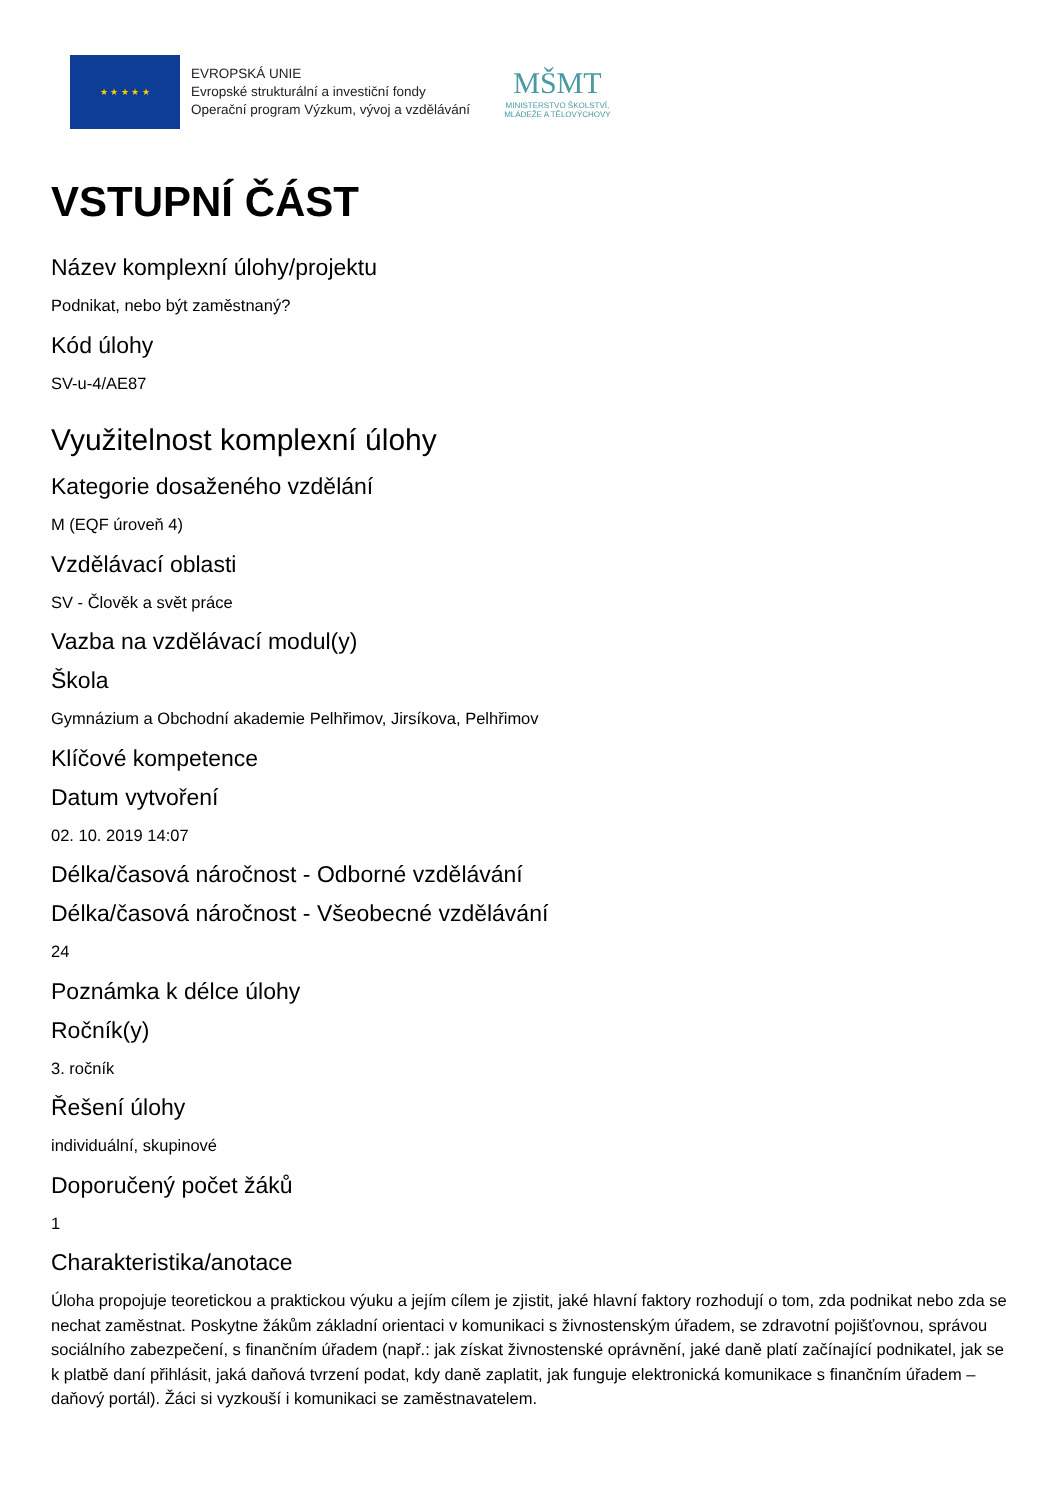★ ★ ★ ★ ★
EVROPSKÁ UNIE
Evropské strukturální a investiční fondy
Operační program Výzkum, vývoj a vzdělávání
MŠMT
MINISTERSTVO ŠKOLSTVÍ,
MLÁDEŽE A TĚLOVÝCHOVY
VSTUPNÍ ČÁST
Název komplexní úlohy/projektu
Podnikat, nebo být zaměstnaný?
Kód úlohy
SV-u-4/AE87
Využitelnost komplexní úlohy
Kategorie dosaženého vzdělání
M (EQF úroveň 4)
Vzdělávací oblasti
SV - Člověk a svět práce
Vazba na vzdělávací modul(y)
Škola
Gymnázium a Obchodní akademie Pelhřimov, Jirsíkova, Pelhřimov
Klíčové kompetence
Datum vytvoření
02. 10. 2019 14:07
Délka/časová náročnost - Odborné vzdělávání
Délka/časová náročnost - Všeobecné vzdělávání
24
Poznámka k délce úlohy
Ročník(y)
3. ročník
Řešení úlohy
individuální, skupinové
Doporučený počet žáků
1
Charakteristika/anotace
Úloha propojuje teoretickou a praktickou výuku a jejím cílem je zjistit, jaké hlavní faktory rozhodují o tom, zda podnikat nebo zda se nechat zaměstnat. Poskytne žákům základní orientaci v komunikaci s živnostenským úřadem, se zdravotní pojišťovnou, správou sociálního zabezpečení, s finančním úřadem (např.: jak získat živnostenské oprávnění, jaké daně platí začínající podnikatel, jak se k platbě daní přihlásit, jaká daňová tvrzení podat, kdy daně zaplatit, jak funguje elektronická komunikace s finančním úřadem – daňový portál). Žáci si vyzkouší i komunikaci se zaměstnavatelem.